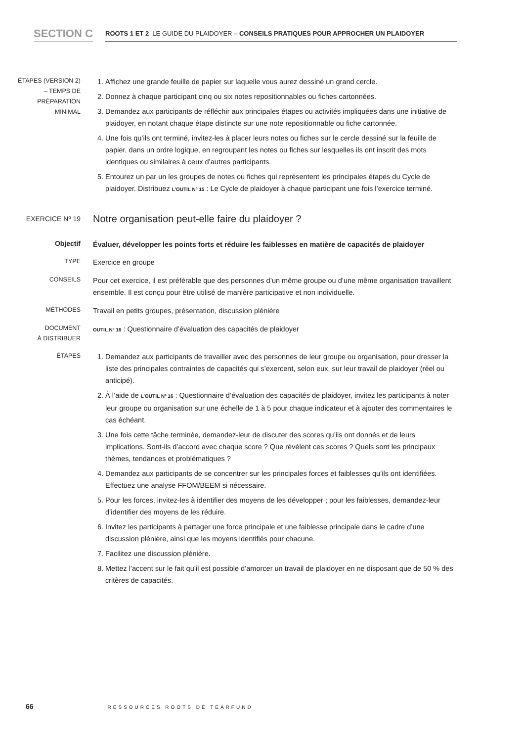SECTION C
ROOTS 1 ET 2 LE GUIDE DU PLAIDOYER – CONSEILS PRATIQUES POUR APPROCHER UN PLAIDOYER
ÉTAPES (VERSION 2)
– TEMPS DE
PRÉPARATION
MINIMAL
1. Affichez une grande feuille de papier sur laquelle vous aurez dessiné un grand cercle.
2. Donnez à chaque participant cinq ou six notes repositionnables ou fiches cartonnées.
3. Demandez aux participants de réfléchir aux principales étapes ou activités impliquées dans une initiative de plaidoyer, en notant chaque étape distincte sur une note repositionnable ou fiche cartonnée.
4. Une fois qu’ils ont terminé, invitez-les à placer leurs notes ou fiches sur le cercle dessiné sur la feuille de papier, dans un ordre logique, en regroupant les notes ou fiches sur lesquelles ils ont inscrit des mots identiques ou similaires à ceux d’autres participants.
5. Entourez un par un les groupes de notes ou fiches qui représentent les principales étapes du Cycle de plaidoyer. Distribuez L’OUTIL Nº 15 : Le Cycle de plaidoyer à chaque participant une fois l’exercice terminé.
EXERCICE Nº 19
Notre organisation peut-elle faire du plaidoyer ?
Objectif
Évaluer, développer les points forts et réduire les faiblesses en matière de capacités de plaidoyer
TYPE
Exercice en groupe
CONSEILS
Pour cet exercice, il est préférable que des personnes d’un même groupe ou d’une même organisation travaillent ensemble. Il est conçu pour être utilisé de manière participative et non individuelle.
MÉTHODES
Travail en petits groupes, présentation, discussion plénière
DOCUMENT
À DISTRIBUER
OUTIL Nº 16 : Questionnaire d’évaluation des capacités de plaidoyer
ÉTAPES
1. Demandez aux participants de travailler avec des personnes de leur groupe ou organisation, pour dresser la liste des principales contraintes de capacités qui s’exercent, selon eux, sur leur travail de plaidoyer (réel ou anticipé).
2. À l’aide de L’OUTIL Nº 16 : Questionnaire d’évaluation des capacités de plaidoyer, invitez les participants à noter leur groupe ou organisation sur une échelle de 1 à 5 pour chaque indicateur et à ajouter des commentaires le cas échéant.
3. Une fois cette tâche terminée, demandez-leur de discuter des scores qu’ils ont donnés et de leurs implications. Sont-ils d’accord avec chaque score ? Que révèlent ces scores ? Quels sont les principaux thèmes, tendances et problématiques ?
4. Demandez aux participants de se concentrer sur les principales forces et faiblesses qu’ils ont identifiées. Effectuez une analyse FFOM/BEEM si nécessaire.
5. Pour les forces, invitez-les à identifier des moyens de les développer ; pour les faiblesses, demandez-leur d’identifier des moyens de les réduire.
6. Invitez les participants à partager une force principale et une faiblesse principale dans le cadre d’une discussion plénière, ainsi que les moyens identifiés pour chacune.
7. Facilitez une discussion plénière.
8. Mettez l’accent sur le fait qu’il est possible d’amorcer un travail de plaidoyer en ne disposant que de 50 % des critères de capacités.
66 RESSOURCES ROOTS DE TEARFUND